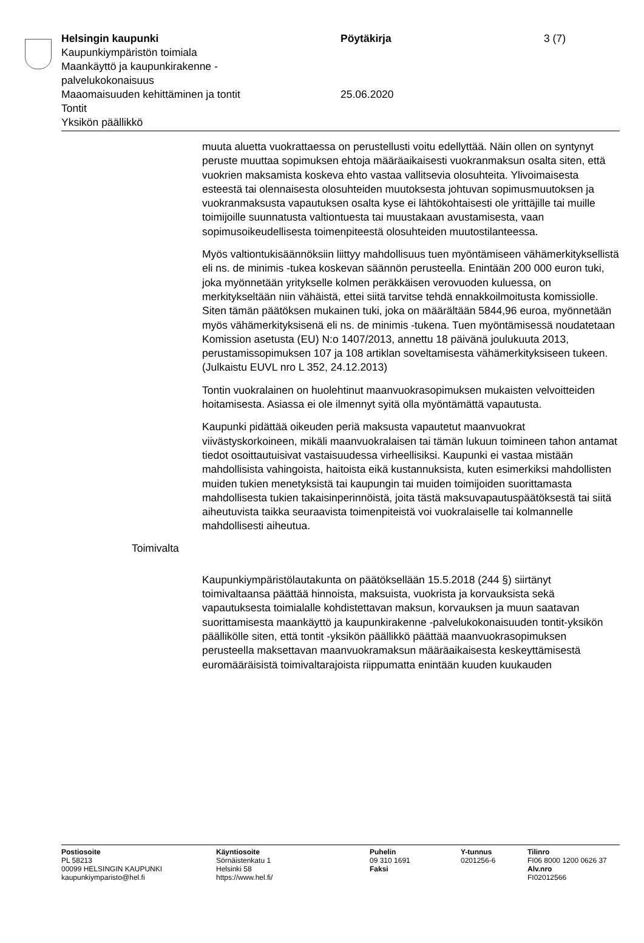Helsingin kaupunki Pöytäkirja 3 (7)
Kaupunkiympäristön toimiala
Maankäyttö ja kaupunkirakenne -
palvelukokonaisuus
Maaomaisuuden kehittäminen ja tontit 25.06.2020
Tontit
Yksikön päällikkö
muuta aluetta vuokrattaessa on perustellusti voitu edellyttää. Näin ollen on syntynyt peruste muuttaa sopimuksen ehtoja määräaikaisesti vuokranmaksun osalta siten, että vuokrien maksamista koskeva ehto vastaa vallitsevia olosuhteita. Ylivoimaisesta esteestä tai olennaisesta olosuhteiden muutoksesta johtuvan sopimusmuutoksen ja vuokranmaksusta vapautuksen osalta kyse ei lähtökohtaisesti ole yrittäjille tai muille toimijoille suunnatusta valtiontuesta tai muustakaan avustamisesta, vaan sopimusoikeudellisesta toimenpiteestä olosuhteiden muutostilanteessa.
Myös valtiontukisäännöksiin liittyy mahdollisuus tuen myöntämiseen vähämerkityksellistä eli ns. de minimis -tukea koskevan säännön perusteella. Enintään 200 000 euron tuki, joka myönnetään yritykselle kolmen peräkkäisen verovuoden kuluessa, on merkitykseltään niin vähäistä, ettei siitä tarvitse tehdä ennakkoilmoitusta komissiolle. Siten tämän päätöksen mukainen tuki, joka on määrältään 5844,96 euroa, myönnetään myös vähämerkityksisenä eli ns. de minimis -tukena. Tuen myöntämisessä noudatetaan Komission asetusta (EU) N:o 1407/2013, annettu 18 päivänä joulukuuta 2013, perustamissopimuksen 107 ja 108 artiklan soveltamisesta vähämerkityksiseen tukeen. (Julkaistu EUVL nro L 352, 24.12.2013)
Tontin vuokralainen on huolehtinut maanvuokrasopimuksen mukaisten velvoitteiden hoitamisesta. Asiassa ei ole ilmennyt syitä olla myöntämättä vapautusta.
Kaupunki pidättää oikeuden periä maksusta vapautetut maanvuokrat viivästyskorkoineen, mikäli maanvuokralaisen tai tämän lukuun toimineen tahon antamat tiedot osoittautuisivat vastaisuudessa virheellisiksi. Kaupunki ei vastaa mistään mahdollisista vahingoista, haitoista eikä kustannuksista, kuten esimerkiksi mahdollisten muiden tukien menetyksistä tai kaupungin tai muiden toimijoiden suorittamasta mahdollisesta tukien takaisinperinnöistä, joita tästä maksuvapautuspäätöksestä tai siitä aiheutuvista taikka seuraavista toimenpiteistä voi vuokralaiselle tai kolmannelle mahdollisesti aiheutua.
Toimivalta
Kaupunkiympäristölautakunta on päätöksellään 15.5.2018 (244 §) siirtänyt toimivaltaansa päättää hinnoista, maksuista, vuokrista ja korvauksista sekä vapautuksesta toimialalle kohdistettavan maksun, korvauksen ja muun saatavan suorittamisesta maankäyttö ja kaupunkirakenne -palvelukokonaisuuden tontit-yksikön päällikölle siten, että tontit -yksikön päällikkö päättää maanvuokrasopimuksen perusteella maksettavan maanvuokramaksun määräaikaisesta keskeyttämisestä euromääräisistä toimivaltarajoista riippumatta enintään kuuden kuukauden
Postiosoite
PL 58213
00099 HELSINGIN KAUPUNKI
kaupunkiymparisto@hel.fi
Käyntiosoite
Sörnäistenkatu 1
Helsinki 58
https://www.hel.fi/
Puhelin
09 310 1691
Faksi
Y-tunnus
0201256-6
Tilinro
FI06 8000 1200 0626 37
Alv.nro
FI02012566